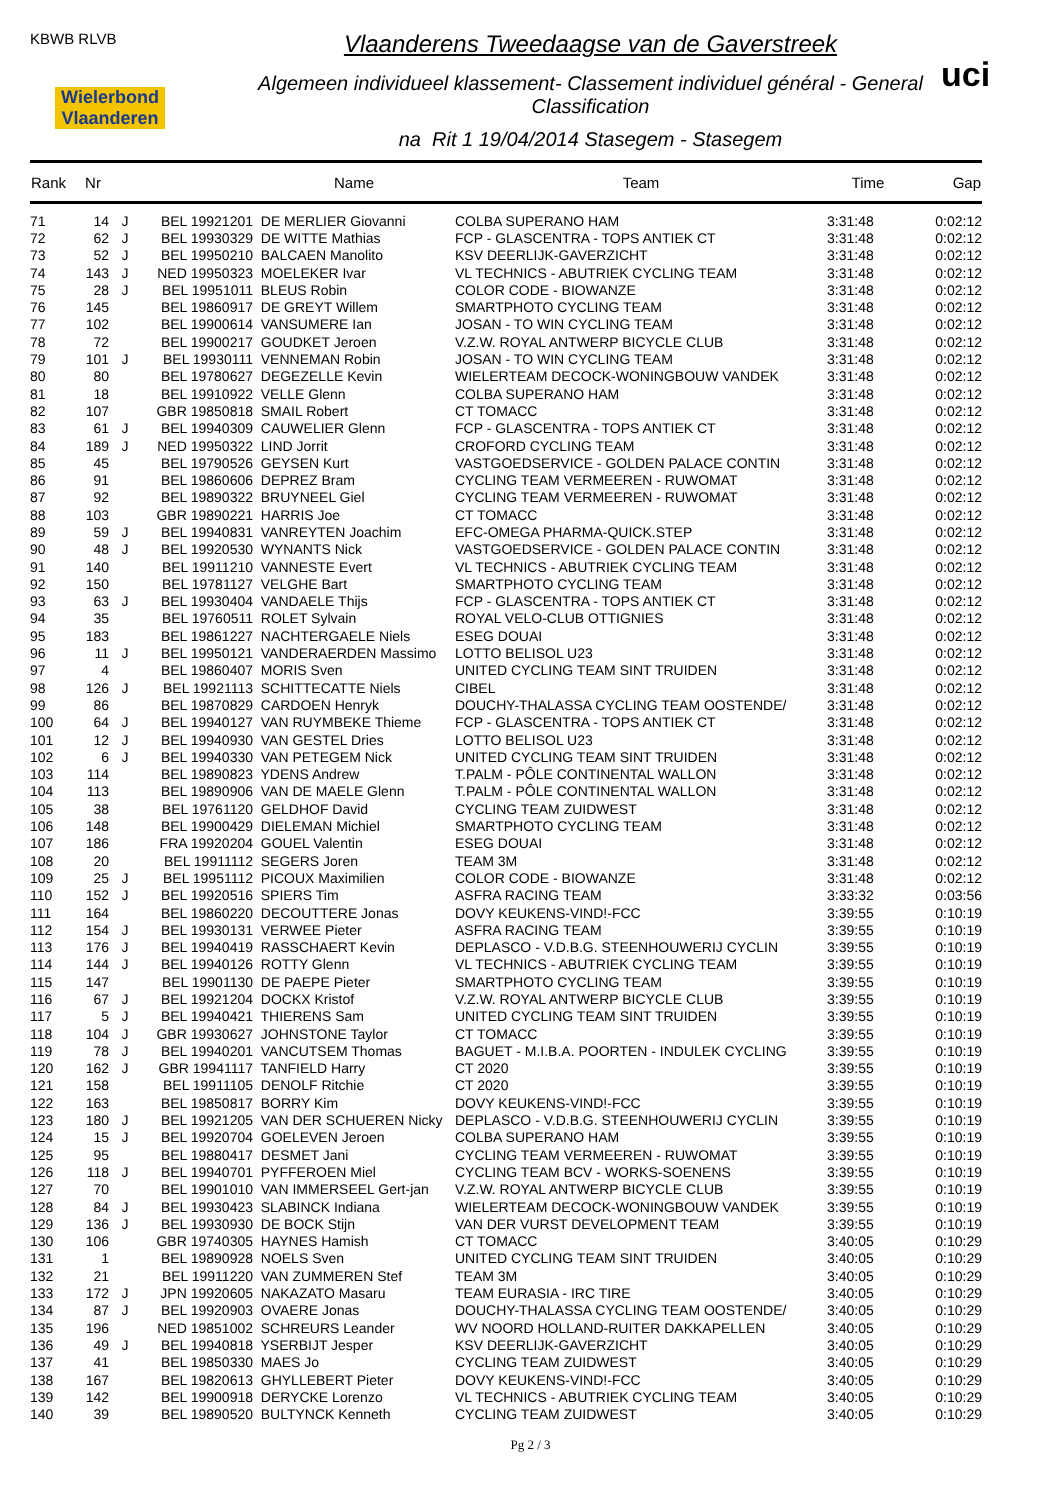KBWB RLVB
Wielerbond Vlaanderen
Vlaanderens Tweedaagse van de Gaverstreek
Algemeen individueel klassement- Classement individuel général - General Classification
na Rit 1 19/04/2014 Stasegem - Stasegem
uci
| Rank | Nr | | | Name | Team | Time | Gap |
| --- | --- | --- | --- | --- | --- | --- | --- |
| 71 | 14 | J | BEL 19921201 | DE MERLIER Giovanni | COLBA SUPERANO HAM | 3:31:48 | 0:02:12 |
| 72 | 62 | J | BEL 19930329 | DE WITTE Mathias | FCP - GLASCENTRA - TOPS ANTIEK CT | 3:31:48 | 0:02:12 |
| 73 | 52 | J | BEL 19950210 | BALCAEN Manolito | KSV DEERLIJK-GAVERZICHT | 3:31:48 | 0:02:12 |
| 74 | 143 | J | NED 19950323 | MOELEKER Ivar | VL TECHNICS - ABUTRIEK CYCLING TEAM | 3:31:48 | 0:02:12 |
| 75 | 28 | J | BEL 19951011 | BLEUS Robin | COLOR CODE - BIOWANZE | 3:31:48 | 0:02:12 |
| 76 | 145 | | BEL 19860917 | DE GREYT Willem | SMARTPHOTO CYCLING TEAM | 3:31:48 | 0:02:12 |
| 77 | 102 | | BEL 19900614 | VANSUMERE Ian | JOSAN - TO WIN CYCLING TEAM | 3:31:48 | 0:02:12 |
| 78 | 72 | | BEL 19900217 | GOUDKET Jeroen | V.Z.W. ROYAL ANTWERP BICYCLE CLUB | 3:31:48 | 0:02:12 |
| 79 | 101 | J | BEL 19930111 | VENNEMAN Robin | JOSAN - TO WIN CYCLING TEAM | 3:31:48 | 0:02:12 |
| 80 | 80 | | BEL 19780627 | DEGEZELLE Kevin | WIELERTEAM DECOCK-WONINGBOUW VANDEK | 3:31:48 | 0:02:12 |
| 81 | 18 | | BEL 19910922 | VELLE Glenn | COLBA SUPERANO HAM | 3:31:48 | 0:02:12 |
| 82 | 107 | | GBR 19850818 | SMAIL Robert | CT TOMACC | 3:31:48 | 0:02:12 |
| 83 | 61 | J | BEL 19940309 | CAUWELIER Glenn | FCP - GLASCENTRA - TOPS ANTIEK CT | 3:31:48 | 0:02:12 |
| 84 | 189 | J | NED 19950322 | LIND Jorrit | CROFORD CYCLING TEAM | 3:31:48 | 0:02:12 |
| 85 | 45 | | BEL 19790526 | GEYSEN Kurt | VASTGOEDSERVICE - GOLDEN PALACE CONTIN | 3:31:48 | 0:02:12 |
| 86 | 91 | | BEL 19860606 | DEPREZ Bram | CYCLING TEAM VERMEEREN - RUWOMAT | 3:31:48 | 0:02:12 |
| 87 | 92 | | BEL 19890322 | BRUYNEEL Giel | CYCLING TEAM VERMEEREN - RUWOMAT | 3:31:48 | 0:02:12 |
| 88 | 103 | | GBR 19890221 | HARRIS Joe | CT TOMACC | 3:31:48 | 0:02:12 |
| 89 | 59 | J | BEL 19940831 | VANREYTEN Joachim | EFC-OMEGA PHARMA-QUICK.STEP | 3:31:48 | 0:02:12 |
| 90 | 48 | J | BEL 19920530 | WYNANTS Nick | VASTGOEDSERVICE - GOLDEN PALACE CONTIN | 3:31:48 | 0:02:12 |
| 91 | 140 | | BEL 19911210 | VANNESTE Evert | VL TECHNICS - ABUTRIEK CYCLING TEAM | 3:31:48 | 0:02:12 |
| 92 | 150 | | BEL 19781127 | VELGHE Bart | SMARTPHOTO CYCLING TEAM | 3:31:48 | 0:02:12 |
| 93 | 63 | J | BEL 19930404 | VANDAELE Thijs | FCP - GLASCENTRA - TOPS ANTIEK CT | 3:31:48 | 0:02:12 |
| 94 | 35 | | BEL 19760511 | ROLET Sylvain | ROYAL VELO-CLUB OTTIGNIES | 3:31:48 | 0:02:12 |
| 95 | 183 | | BEL 19861227 | NACHTERGAELE Niels | ESEG DOUAI | 3:31:48 | 0:02:12 |
| 96 | 11 | J | BEL 19950121 | VANDERAERDEN Massimo | LOTTO BELISOL U23 | 3:31:48 | 0:02:12 |
| 97 | 4 | | BEL 19860407 | MORIS Sven | UNITED CYCLING TEAM SINT TRUIDEN | 3:31:48 | 0:02:12 |
| 98 | 126 | J | BEL 19921113 | SCHITTECATTE Niels | CIBEL | 3:31:48 | 0:02:12 |
| 99 | 86 | | BEL 19870829 | CARDOEN Henryk | DOUCHY-THALASSA CYCLING TEAM OOSTENDE/ | 3:31:48 | 0:02:12 |
| 100 | 64 | J | BEL 19940127 | VAN RUYMBEKE Thieme | FCP - GLASCENTRA - TOPS ANTIEK CT | 3:31:48 | 0:02:12 |
| 101 | 12 | J | BEL 19940930 | VAN GESTEL Dries | LOTTO BELISOL U23 | 3:31:48 | 0:02:12 |
| 102 | 6 | J | BEL 19940330 | VAN PETEGEM Nick | UNITED CYCLING TEAM SINT TRUIDEN | 3:31:48 | 0:02:12 |
| 103 | 114 | | BEL 19890823 | YDENS Andrew | T.PALM - PÔLE CONTINENTAL WALLON | 3:31:48 | 0:02:12 |
| 104 | 113 | | BEL 19890906 | VAN DE MAELE Glenn | T.PALM - PÔLE CONTINENTAL WALLON | 3:31:48 | 0:02:12 |
| 105 | 38 | | BEL 19761120 | GELDHOF David | CYCLING TEAM ZUIDWEST | 3:31:48 | 0:02:12 |
| 106 | 148 | | BEL 19900429 | DIELEMAN Michiel | SMARTPHOTO CYCLING TEAM | 3:31:48 | 0:02:12 |
| 107 | 186 | | FRA 19920204 | GOUEL Valentin | ESEG DOUAI | 3:31:48 | 0:02:12 |
| 108 | 20 | | BEL 19911112 | SEGERS Joren | TEAM 3M | 3:31:48 | 0:02:12 |
| 109 | 25 | J | BEL 19951112 | PICOUX Maximilien | COLOR CODE - BIOWANZE | 3:31:48 | 0:02:12 |
| 110 | 152 | J | BEL 19920516 | SPIERS Tim | ASFRA RACING TEAM | 3:33:32 | 0:03:56 |
| 111 | 164 | | BEL 19860220 | DECOUTTERE Jonas | DOVY KEUKENS-VIND!-FCC | 3:39:55 | 0:10:19 |
| 112 | 154 | J | BEL 19930131 | VERWEE Pieter | ASFRA RACING TEAM | 3:39:55 | 0:10:19 |
| 113 | 176 | J | BEL 19940419 | RASSCHAERT Kevin | DEPLASCO - V.D.B.G. STEENHOUWERIJ CYCLIN | 3:39:55 | 0:10:19 |
| 114 | 144 | J | BEL 19940126 | ROTTY Glenn | VL TECHNICS - ABUTRIEK CYCLING TEAM | 3:39:55 | 0:10:19 |
| 115 | 147 | | BEL 19901130 | DE PAEPE Pieter | SMARTPHOTO CYCLING TEAM | 3:39:55 | 0:10:19 |
| 116 | 67 | J | BEL 19921204 | DOCKX Kristof | V.Z.W. ROYAL ANTWERP BICYCLE CLUB | 3:39:55 | 0:10:19 |
| 117 | 5 | J | BEL 19940421 | THIERENS Sam | UNITED CYCLING TEAM SINT TRUIDEN | 3:39:55 | 0:10:19 |
| 118 | 104 | J | GBR 19930627 | JOHNSTONE Taylor | CT TOMACC | 3:39:55 | 0:10:19 |
| 119 | 78 | J | BEL 19940201 | VANCUTSEM Thomas | BAGUET - M.I.B.A. POORTEN - INDULEK CYCLING | 3:39:55 | 0:10:19 |
| 120 | 162 | J | GBR 19941117 | TANFIELD Harry | CT 2020 | 3:39:55 | 0:10:19 |
| 121 | 158 | | BEL 19911105 | DENOLF Ritchie | CT 2020 | 3:39:55 | 0:10:19 |
| 122 | 163 | | BEL 19850817 | BORRY Kim | DOVY KEUKENS-VIND!-FCC | 3:39:55 | 0:10:19 |
| 123 | 180 | J | BEL 19921205 | VAN DER SCHUEREN Nicky | DEPLASCO - V.D.B.G. STEENHOUWERIJ CYCLIN | 3:39:55 | 0:10:19 |
| 124 | 15 | J | BEL 19920704 | GOELEVEN Jeroen | COLBA SUPERANO HAM | 3:39:55 | 0:10:19 |
| 125 | 95 | | BEL 19880417 | DESMET Jani | CYCLING TEAM VERMEEREN - RUWOMAT | 3:39:55 | 0:10:19 |
| 126 | 118 | J | BEL 19940701 | PYFFEROEN Miel | CYCLING TEAM BCV - WORKS-SOENENS | 3:39:55 | 0:10:19 |
| 127 | 70 | | BEL 19901010 | VAN IMMERSEEL Gert-jan | V.Z.W. ROYAL ANTWERP BICYCLE CLUB | 3:39:55 | 0:10:19 |
| 128 | 84 | J | BEL 19930423 | SLABINCK Indiana | WIELERTEAM DECOCK-WONINGBOUW VANDEK | 3:39:55 | 0:10:19 |
| 129 | 136 | J | BEL 19930930 | DE BOCK Stijn | VAN DER VURST DEVELOPMENT TEAM | 3:39:55 | 0:10:19 |
| 130 | 106 | | GBR 19740305 | HAYNES Hamish | CT TOMACC | 3:40:05 | 0:10:29 |
| 131 | 1 | | BEL 19890928 | NOELS Sven | UNITED CYCLING TEAM SINT TRUIDEN | 3:40:05 | 0:10:29 |
| 132 | 21 | | BEL 19911220 | VAN ZUMMEREN Stef | TEAM 3M | 3:40:05 | 0:10:29 |
| 133 | 172 | J | JPN 19920605 | NAKAZATO Masaru | TEAM EURASIA - IRC TIRE | 3:40:05 | 0:10:29 |
| 134 | 87 | J | BEL 19920903 | OVAERE Jonas | DOUCHY-THALASSA CYCLING TEAM OOSTENDE/ | 3:40:05 | 0:10:29 |
| 135 | 196 | | NED 19851002 | SCHREURS Leander | WV NOORD HOLLAND-RUITER DAKKAPELLEN | 3:40:05 | 0:10:29 |
| 136 | 49 | J | BEL 19940818 | YSERBIJT Jesper | KSV DEERLIJK-GAVERZICHT | 3:40:05 | 0:10:29 |
| 137 | 41 | | BEL 19850330 | MAES Jo | CYCLING TEAM ZUIDWEST | 3:40:05 | 0:10:29 |
| 138 | 167 | | BEL 19820613 | GHYLLEBERT Pieter | DOVY KEUKENS-VIND!-FCC | 3:40:05 | 0:10:29 |
| 139 | 142 | | BEL 19900918 | DERYCKE Lorenzo | VL TECHNICS - ABUTRIEK CYCLING TEAM | 3:40:05 | 0:10:29 |
| 140 | 39 | | BEL 19890520 | BULTYNCK Kenneth | CYCLING TEAM ZUIDWEST | 3:40:05 | 0:10:29 |
Pg 2 / 3